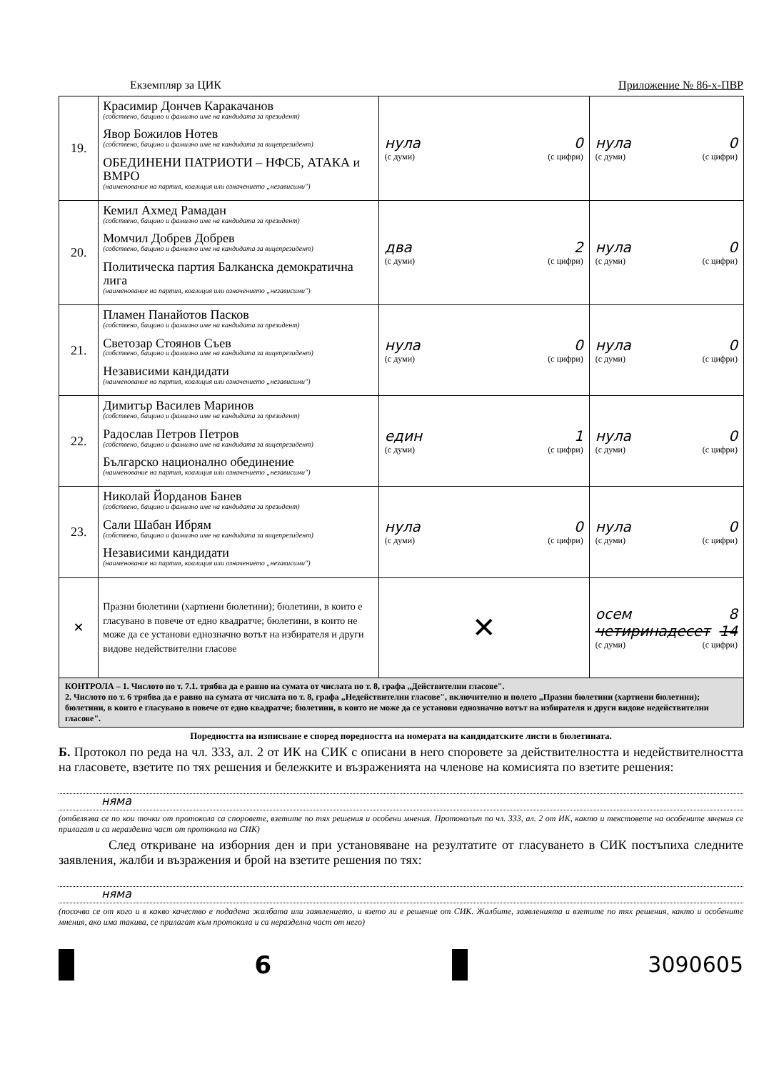Екземпляр за ЦИК Приложение № 86-х-ПВР
| 19. | Красимир Дончев Каракачанов (собствено, бащино и фамилно име на кандидата за президент) Явор Божилов Нотев (собствено, бащино и фамилно име на кандидата за вицепрезидент) ОБЕДИНЕНИ ПАТРИОТИ – НФСБ, АТАКА и ВМРО (наименование на партия, коалиция или означението „независими") | нула 0 (с думи) (с цифри) | нула 0 (с думи) (с цифри) |
| 20. | Кемил Ахмед Рамадан (собствено, бащино и фамилно име на кандидата за президент) Момчил Добрев Добрев (собствено, бащино и фамилно име на кандидата за вицепрезидент) Политическа партия Балканска демократична лига (наименование на партия, коалиция или означението „независими") | два 2 (с думи) (с цифри) | нула 0 (с думи) (с цифри) |
| 21. | Пламен Панайотов Пасков (собствено, бащино и фамилно име на кандидата за президент) Светозар Стоянов Съев (собствено, бащино и фамилно име на кандидата за вицепрезидент) Независими кандидати (наименование на партия, коалиция или означението „независими") | нула 0 (с думи) (с цифри) | нула 0 (с думи) (с цифри) |
| 22. | Димитър Василев Маринов (собствено, бащино и фамилно име на кандидата за президент) Радослав Петров Петров (собствено, бащино и фамилно име на кандидата за вицепрезидент) Българско национално обединение (наименование на партия, коалиция или означението „независими") | един 1 (с думи) (с цифри) | нула 0 (с думи) (с цифри) |
| 23. | Николай Йорданов Банев (собствено, бащино и фамилно име на кандидата за президент) Сали Шабан Ибрям (собствено, бащино и фамилно име на кандидата за вицепрезидент) Независими кандидати (наименование на партия, коалиция или означението „независими") | нула 0 (с думи) (с цифри) | нула 0 (с думи) (с цифри) |
| ✕ | Празни бюлетини (хартиени бюлетини); бюлетини, в които е гласувано в повече от едно квадратче; бюлетини, в които не може да се установи еднозначно вотът на избирателя и други видове недействителни гласове | ✕ | осем 8 четиринадесет 14 (с думи) (с цифри) |
| КОНТРОЛА – 1. Числото по т. 7.1. трябва да е равно на сумата от числата по т. 8, графа „Действителни гласове". 2. Числото по т. 6 трябва да е равно на сумата от числата по т. 8, графа „Недействителни гласове", включително и полето „Празни бюлетини (хартиени бюлетини); бюлетини, в които е гласувано в повече от едно квадратче; бюлетини, в които не може да се установи еднозначно вотът на избирателя и други видове недействителни гласове". | | | |
Поредността на изписване е според поредността на номерата на кандидатските листи в бюлетината.
Б. Протокол по реда на чл. 333, ал. 2 от ИК на СИК с описани в него споровете за действителността и недействителността на гласовете, взетите по тях решения и бележките и възраженията на членове на комисията по взетите решения:
няма
(отбелязва се по кои точки от протокола са споровете, взетите по тях решения и особени мнения. Протоколът по чл. 333, ал. 2 от ИК, както и текстовете на особените мнения се прилагат и са неразделна част от протокола на СИК)
След откриване на изборния ден и при установяване на резултатите от гласуването в СИК постъпиха следните заявления, жалби и възражения и брой на взетите решения по тях:
няма
(посочва се от кого и в какво качество е подадена жалбата или заявлението, и взето ли е решение от СИК. Жалбите, заявленията и взетите по тях решения, както и особените мнения, ако има такива, се прилагат към протокола и са неразделна част от него)
6 3090605